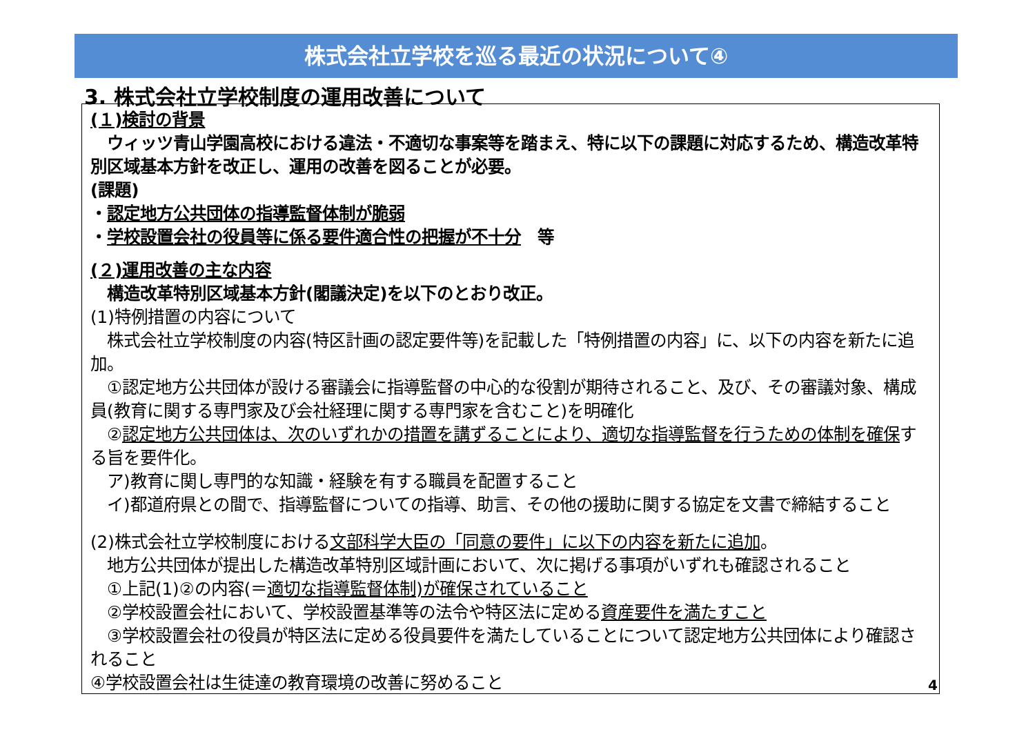株式会社立学校を巡る最近の状況について④
3. 株式会社立学校制度の運用改善について
(１)検討の背景
　ウィッツ青山学園高校における違法・不適切な事案等を踏まえ、特に以下の課題に対応するため、構造改革特別区域基本方針を改正し、運用の改善を図ることが必要。
(課題)
・認定地方公共団体の指導監督体制が脆弱
・学校設置会社の役員等に係る要件適合性の把握が不十分　等
(２)運用改善の主な内容
　構造改革特別区域基本方針(閣議決定)を以下のとおり改正。
(1)特例措置の内容について
　株式会社立学校制度の内容(特区計画の認定要件等)を記載した「特例措置の内容」に、以下の内容を新たに追加。
　①認定地方公共団体が設ける審議会に指導監督の中心的な役割が期待されること、及び、その審議対象、構成員(教育に関する専門家及び会社経理に関する専門家を含むこと)を明確化
　②認定地方公共団体は、次のいずれかの措置を講ずることにより、適切な指導監督を行うための体制を確保する旨を要件化。
　ア)教育に関し専門的な知識・経験を有する職員を配置すること
　イ)都道府県との間で、指導監督についての指導、助言、その他の援助に関する協定を文書で締結すること
(2)株式会社立学校制度における文部科学大臣の「同意の要件」に以下の内容を新たに追加。
　地方公共団体が提出した構造改革特別区域計画において、次に掲げる事項がいずれも確認されること
　①上記(1)②の内容(＝適切な指導監督体制)が確保されていること
　②学校設置会社において、学校設置基準等の法令や特区法に定める資産要件を満たすこと
　③学校設置会社の役員が特区法に定める役員要件を満たしていることについて認定地方公共団体により確認されること
④学校設置会社は生徒達の教育環境の改善に努めること
4